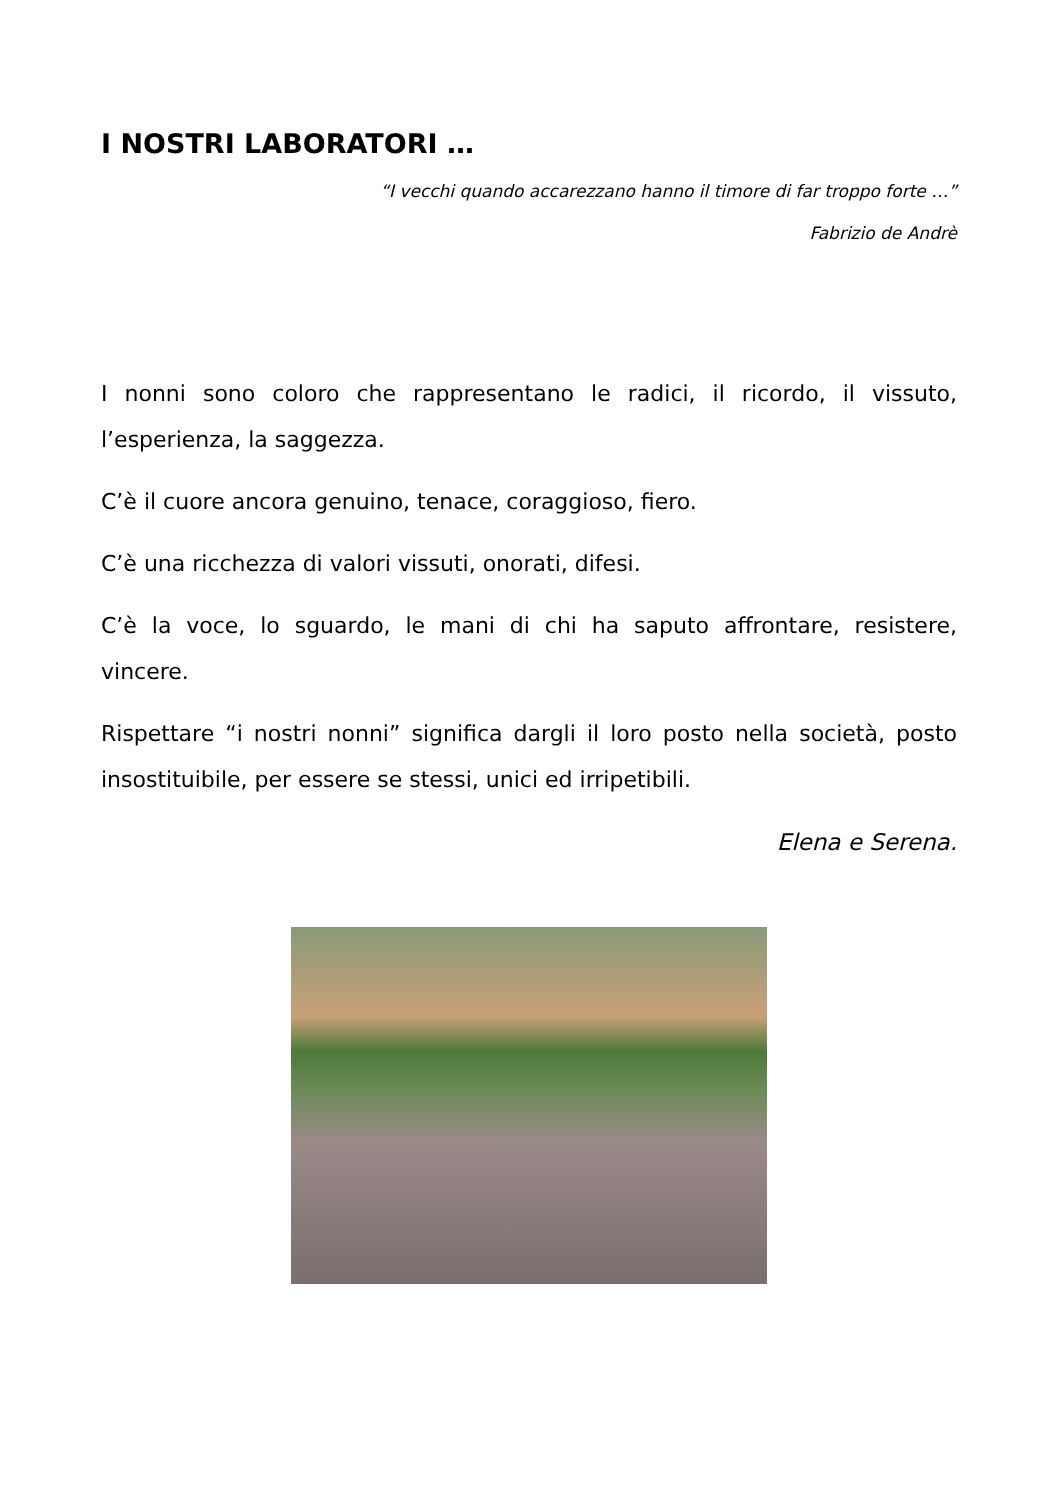I NOSTRI LABORATORI …
“I vecchi quando accarezzano hanno il timore di far troppo forte …”
Fabrizio de Andrè
I nonni sono coloro che rappresentano le radici, il ricordo, il vissuto, l’esperienza, la saggezza.
C’è il cuore ancora genuino, tenace, coraggioso, fiero.
C’è una ricchezza di valori vissuti, onorati, difesi.
C’è la voce, lo sguardo, le mani di chi ha saputo affrontare, resistere, vincere.
Rispettare “i nostri nonni” significa dargli il loro posto nella società, posto insostituibile, per essere se stessi, unici ed irripetibili.
Elena e Serena.